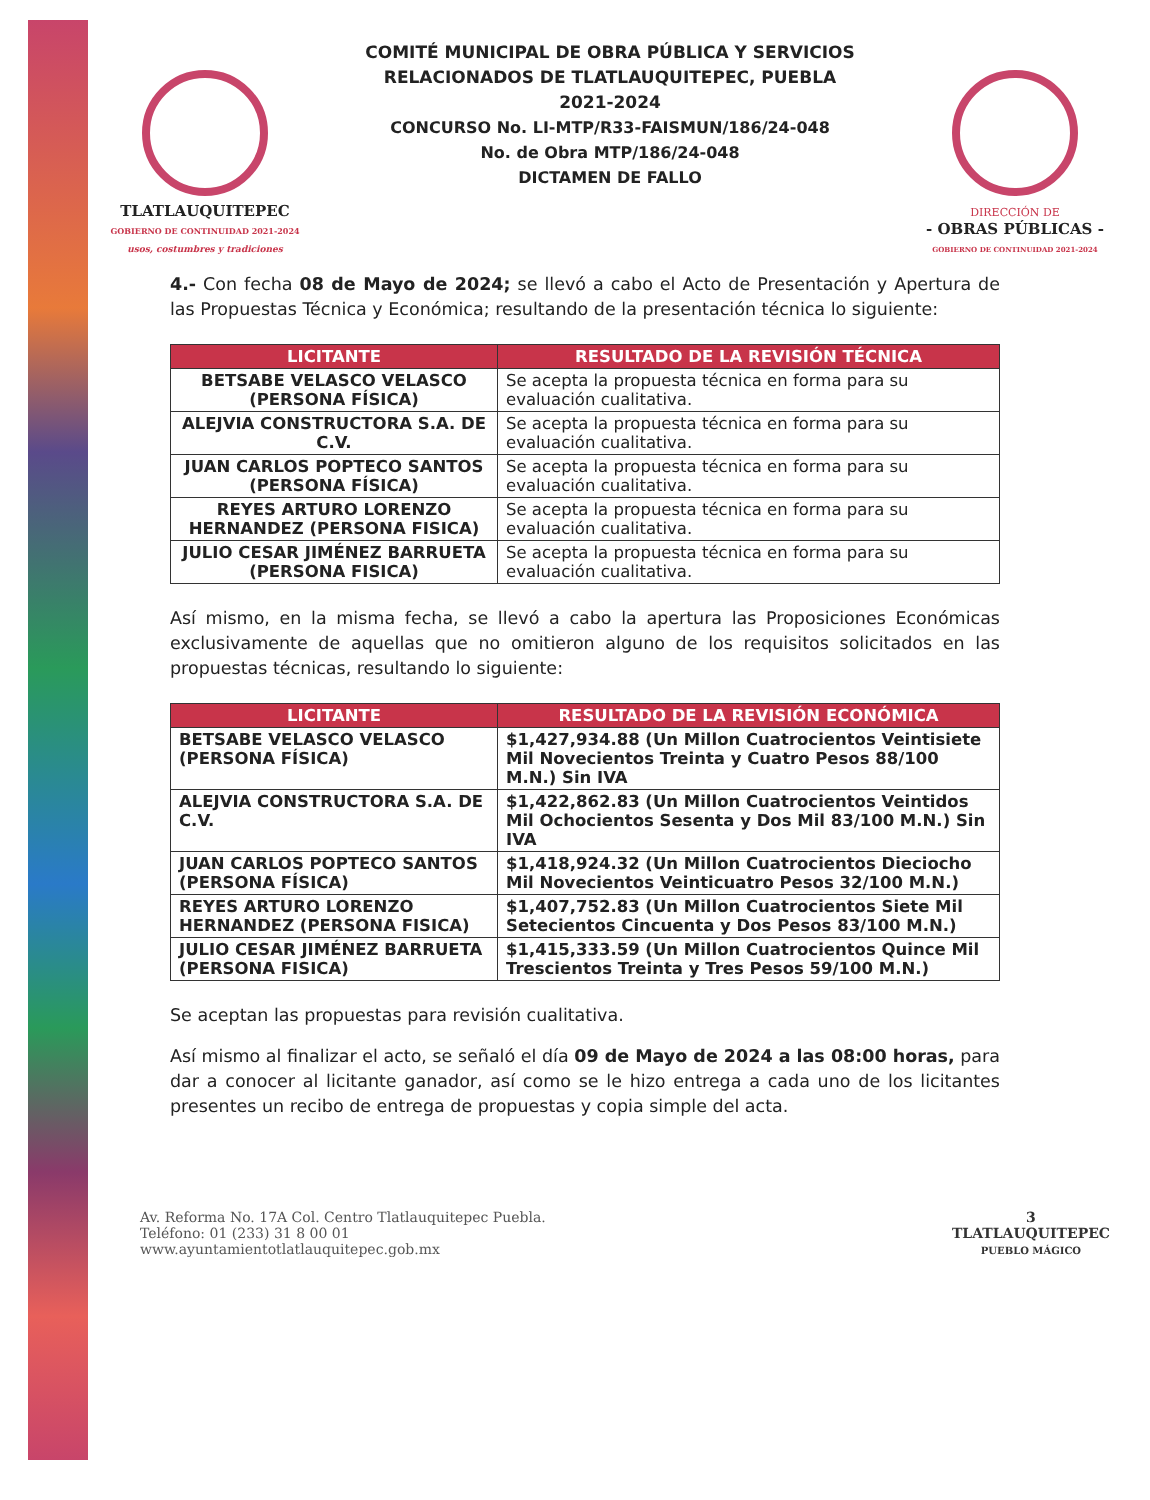TLATLAUQUITEPEC
GOBIERNO DE CONTINUIDAD 2021-2024
usos, costumbres y tradiciones
COMITÉ MUNICIPAL DE OBRA PÚBLICA Y SERVICIOS
RELACIONADOS DE TLATLAUQUITEPEC, PUEBLA
2021-2024
CONCURSO No. LI-MTP/R33-FAISMUN/186/24-048
No. de Obra MTP/186/24-048
DICTAMEN DE FALLO
DIRECCIÓN DE
- OBRAS PÚBLICAS -
GOBIERNO DE CONTINUIDAD 2021-2024
4.- Con fecha 08 de Mayo de 2024; se llevó a cabo el Acto de Presentación y Apertura de las Propuestas Técnica y Económica; resultando de la presentación técnica lo siguiente:
| LICITANTE | RESULTADO DE LA REVISIÓN TÉCNICA |
| --- | --- |
| BETSABE VELASCO VELASCO (PERSONA FÍSICA) | Se acepta la propuesta técnica en forma para su evaluación cualitativa. |
| ALEJVIA CONSTRUCTORA S.A. DE C.V. | Se acepta la propuesta técnica en forma para su evaluación cualitativa. |
| JUAN CARLOS POPTECO SANTOS (PERSONA FÍSICA) | Se acepta la propuesta técnica en forma para su evaluación cualitativa. |
| REYES ARTURO LORENZO HERNANDEZ (PERSONA FISICA) | Se acepta la propuesta técnica en forma para su evaluación cualitativa. |
| JULIO CESAR JIMÉNEZ BARRUETA (PERSONA FISICA) | Se acepta la propuesta técnica en forma para su evaluación cualitativa. |
Así mismo, en la misma fecha, se llevó a cabo la apertura las Proposiciones Económicas exclusivamente de aquellas que no omitieron alguno de los requisitos solicitados en las propuestas técnicas, resultando lo siguiente:
| LICITANTE | RESULTADO DE LA REVISIÓN ECONÓMICA |
| --- | --- |
| BETSABE VELASCO VELASCO (PERSONA FÍSICA) | $1,427,934.88 (Un Millon Cuatrocientos Veintisiete Mil Novecientos Treinta y Cuatro Pesos 88/100 M.N.) Sin IVA |
| ALEJVIA CONSTRUCTORA S.A. DE C.V. | $1,422,862.83 (Un Millon Cuatrocientos Veintidos Mil Ochocientos Sesenta y Dos Mil 83/100 M.N.) Sin IVA |
| JUAN CARLOS POPTECO SANTOS (PERSONA FÍSICA) | $1,418,924.32 (Un Millon Cuatrocientos Dieciocho Mil Novecientos Veinticuatro Pesos 32/100 M.N.) |
| REYES ARTURO LORENZO HERNANDEZ (PERSONA FISICA) | $1,407,752.83 (Un Millon Cuatrocientos Siete Mil Setecientos Cincuenta y Dos Pesos 83/100 M.N.) |
| JULIO CESAR JIMÉNEZ BARRUETA (PERSONA FISICA) | $1,415,333.59 (Un Millon Cuatrocientos Quince Mil Trescientos Treinta y Tres Pesos 59/100 M.N.) |
Se aceptan las propuestas para revisión cualitativa.
Así mismo al finalizar el acto, se señaló el día 09 de Mayo de 2024 a las 08:00 horas, para dar a conocer al licitante ganador, así como se le hizo entrega a cada uno de los licitantes presentes un recibo de entrega de propuestas y copia simple del acta.
Av. Reforma No. 17A Col. Centro Tlatlauquitepec Puebla.
Teléfono: 01 (233) 31 8 00 01
www.ayuntamientotlatlauquitepec.gob.mx
3
TLATLAUQUITEPEC
PUEBLO MÁGICO